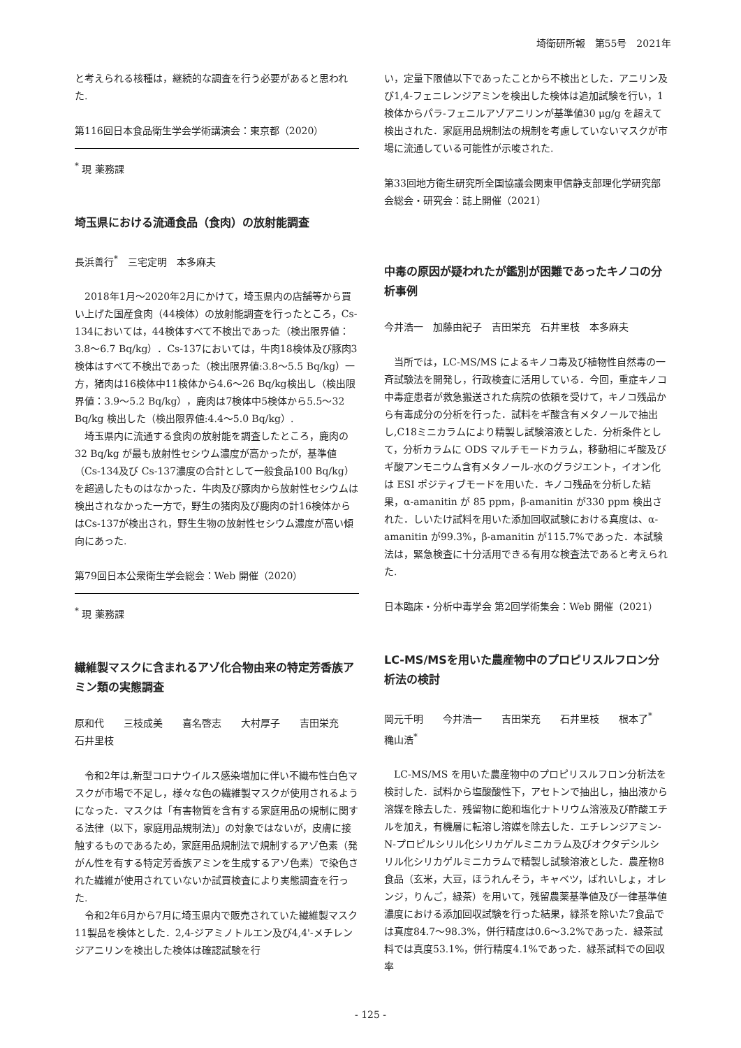埼衛研所報　第55号　2021年
と考えられる核種は，継続的な調査を行う必要があると思われた.
第116回日本食品衛生学会学術講演会：東京都（2020）
<sup>*</sup> 現 薬務課
埼玉県における流通食品（食肉）の放射能調査
長浜善行<sup>*</sup>　三宅定明　本多麻夫
2018年1月～2020年2月にかけて，埼玉県内の店舗等から買い上げた国産食肉（44検体）の放射能調査を行ったところ，Cs-134においては，44検体すべて不検出であった（検出限界値：3.8～6.7 Bq/kg）．Cs-137においては，牛肉18検体及び豚肉3検体はすべて不検出であった（検出限界値:3.8～5.5 Bq/kg）一方，猪肉は16検体中11検体から4.6～26 Bq/kg検出し（検出限界値：3.9～5.2 Bq/kg），鹿肉は7検体中5検体から5.5～32 Bq/kg 検出した（検出限界値:4.4～5.0 Bq/kg）.
埼玉県内に流通する食肉の放射能を調査したところ，鹿肉の32 Bq/kg が最も放射性セシウム濃度が高かったが，基準値（Cs-134及び Cs-137濃度の合計として一般食品100 Bq/kg）を超過したものはなかった．牛肉及び豚肉から放射性セシウムは検出されなかった一方で，野生の猪肉及び鹿肉の計16検体からはCs-137が検出され，野生生物の放射性セシウム濃度が高い傾向にあった.
第79回日本公衆衛生学会総会：Web 開催（2020）
<sup>*</sup> 現 薬務課
繊維製マスクに含まれるアゾ化合物由来の特定芳香族アミン類の実態調査
原和代　　三枝成美　　喜名啓志　　大村厚子　　吉田栄充　　石井里枝
令和2年は,新型コロナウイルス感染増加に伴い不織布性白色マスクが市場で不足し，様々な色の繊維製マスクが使用されるようになった．マスクは「有害物質を含有する家庭用品の規制に関する法律（以下，家庭用品規制法)」の対象ではないが，皮膚に接触するものであるため，家庭用品規制法で規制するアゾ色素（発がん性を有する特定芳香族アミンを生成するアゾ色素）で染色された繊維が使用されていないか試買検査により実態調査を行った.
令和2年6月から7月に埼玉県内で販売されていた繊維製マスク11製品を検体とした．2,4-ジアミノトルエン及び4,4'-メチレンジアニリンを検出した検体は確認試験を行
い，定量下限値以下であったことから不検出とした．アニリン及び1,4-フェニレンジアミンを検出した検体は追加試験を行い，1検体からパラ-フェニルアゾアニリンが基準値30 μg/g を超えて検出された．家庭用品規制法の規制を考慮していないマスクが市場に流通している可能性が示唆された.
第33回地方衛生研究所全国協議会関東甲信静支部理化学研究部会総会・研究会：誌上開催（2021）
中毒の原因が疑われたが鑑別が困難であったキノコの分析事例
今井浩一　加藤由紀子　吉田栄充　石井里枝　本多麻夫
当所では，LC-MS/MS によるキノコ毒及び植物性自然毒の一斉試験法を開発し，行政検査に活用している．今回，重症キノコ中毒症患者が救急搬送された病院の依頼を受けて，キノコ残品から有毒成分の分析を行った．試料をギ酸含有メタノールで抽出し,C18ミニカラムにより精製し試験溶液とした．分析条件として，分析カラムに ODS マルチモードカラム，移動相にギ酸及びギ酸アンモニウム含有メタノール-水のグラジエント，イオン化は ESI ポジティブモードを用いた．キノコ残品を分析した結果，α-amanitin が 85 ppm，β-amanitin が330 ppm 検出された．しいたけ試料を用いた添加回収試験における真度は、α-amanitin が99.3%，β-amanitin が115.7%であった．本試験法は，緊急検査に十分活用できる有用な検査法であると考えられた.
日本臨床・分析中毒学会 第2回学術集会：Web 開催（2021）
LC-MS/MSを用いた農産物中のプロピリスルフロン分析法の検討
岡元千明　　今井浩一　　吉田栄充　　石井里枝　　根本了<sup>*</sup>　穐山浩<sup>*</sup>
LC-MS/MS を用いた農産物中のプロピリスルフロン分析法を検討した．試料から塩酸酸性下，アセトンで抽出し，抽出液から溶媒を除去した．残留物に飽和塩化ナトリウム溶液及び酢酸エチルを加え，有機層に転溶し溶媒を除去した．エチレンジアミン-N-プロピルシリル化シリカゲルミニカラム及びオクタデシルシリル化シリカゲルミニカラムで精製し試験溶液とした．農産物8食品（玄米，大豆，ほうれんそう，キャベツ，ばれいしょ，オレンジ，りんご，緑茶）を用いて，残留農薬基準値及び一律基準値濃度における添加回収試験を行った結果，緑茶を除いた7食品では真度84.7～98.3%，併行精度は0.6～3.2%であった．緑茶試料では真度53.1%，併行精度4.1%であった．緑茶試料での回収率
- 125 -